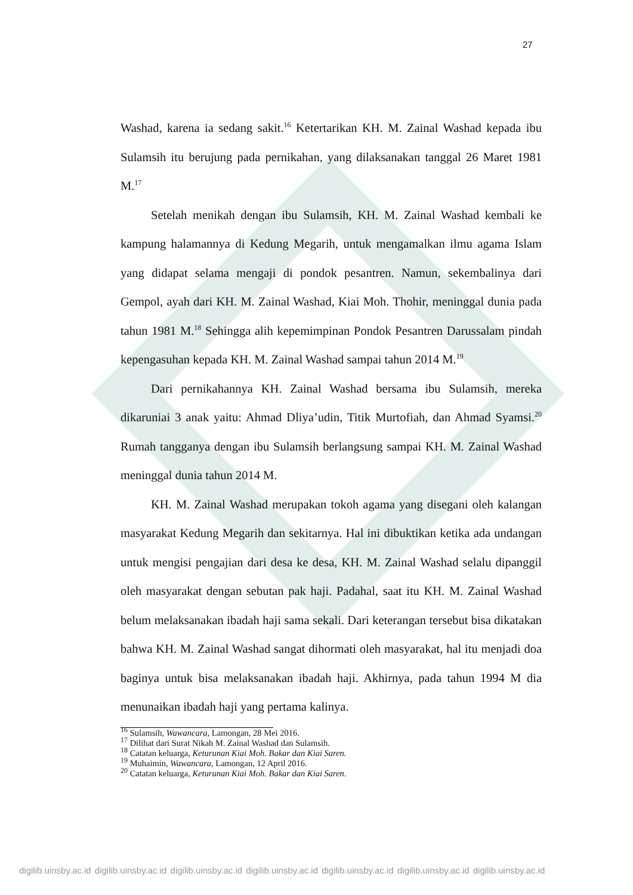27
Washad, karena ia sedang sakit.<sup>16</sup> Ketertarikan KH. M. Zainal Washad kepada ibu Sulamsih itu berujung pada pernikahan, yang dilaksanakan tanggal 26 Maret 1981 M.<sup>17</sup>
Setelah menikah dengan ibu Sulamsih, KH. M. Zainal Washad kembali ke kampung halamannya di Kedung Megarih, untuk mengamalkan ilmu agama Islam yang didapat selama mengaji di pondok pesantren. Namun, sekembalinya dari Gempol, ayah dari KH. M. Zainal Washad, Kiai Moh. Thohir, meninggal dunia pada tahun 1981 M.<sup>18</sup> Sehingga alih kepemimpinan Pondok Pesantren Darussalam pindah kepengasuhan kepada KH. M. Zainal Washad sampai tahun 2014 M.<sup>19</sup>
Dari pernikahannya KH. Zainal Washad bersama ibu Sulamsih, mereka dikaruniai 3 anak yaitu: Ahmad Dliya’udin, Titik Murtofiah, dan Ahmad Syamsi.<sup>20</sup> Rumah tangganya dengan ibu Sulamsih berlangsung sampai KH. M. Zainal Washad meninggal dunia tahun 2014 M.
KH. M. Zainal Washad merupakan tokoh agama yang disegani oleh kalangan masyarakat Kedung Megarih dan sekitarnya. Hal ini dibuktikan ketika ada undangan untuk mengisi pengajian dari desa ke desa, KH. M. Zainal Washad selalu dipanggil oleh masyarakat dengan sebutan pak haji. Padahal, saat itu KH. M. Zainal Washad belum melaksanakan ibadah haji sama sekali. Dari keterangan tersebut bisa dikatakan bahwa KH. M. Zainal Washad sangat dihormati oleh masyarakat, hal itu menjadi doa baginya untuk bisa melaksanakan ibadah haji. Akhirnya, pada tahun 1994 M dia menunaikan ibadah haji yang pertama kalinya.
<sup>16</sup> Sulamsih, Wawancara, Lamongan, 28 Mei 2016.
<sup>17</sup> Dilihat dari Surat Nikah M. Zainal Washad dan Sulamsih.
<sup>18</sup> Catatan keluarga, Keturunan Kiai Moh. Bakar dan Kiai Saren.
<sup>19</sup> Muhaimin, Wawancara, Lamongan, 12 April 2016.
<sup>20</sup> Catatan keluarga, Keturunan Kiai Moh. Bakar dan Kiai Saren.
digilib.uinsby.ac.id digilib.uinsby.ac.id digilib.uinsby.ac.id digilib.uinsby.ac.id digilib.uinsby.ac.id digilib.uinsby.ac.id digilib.uinsby.ac.id